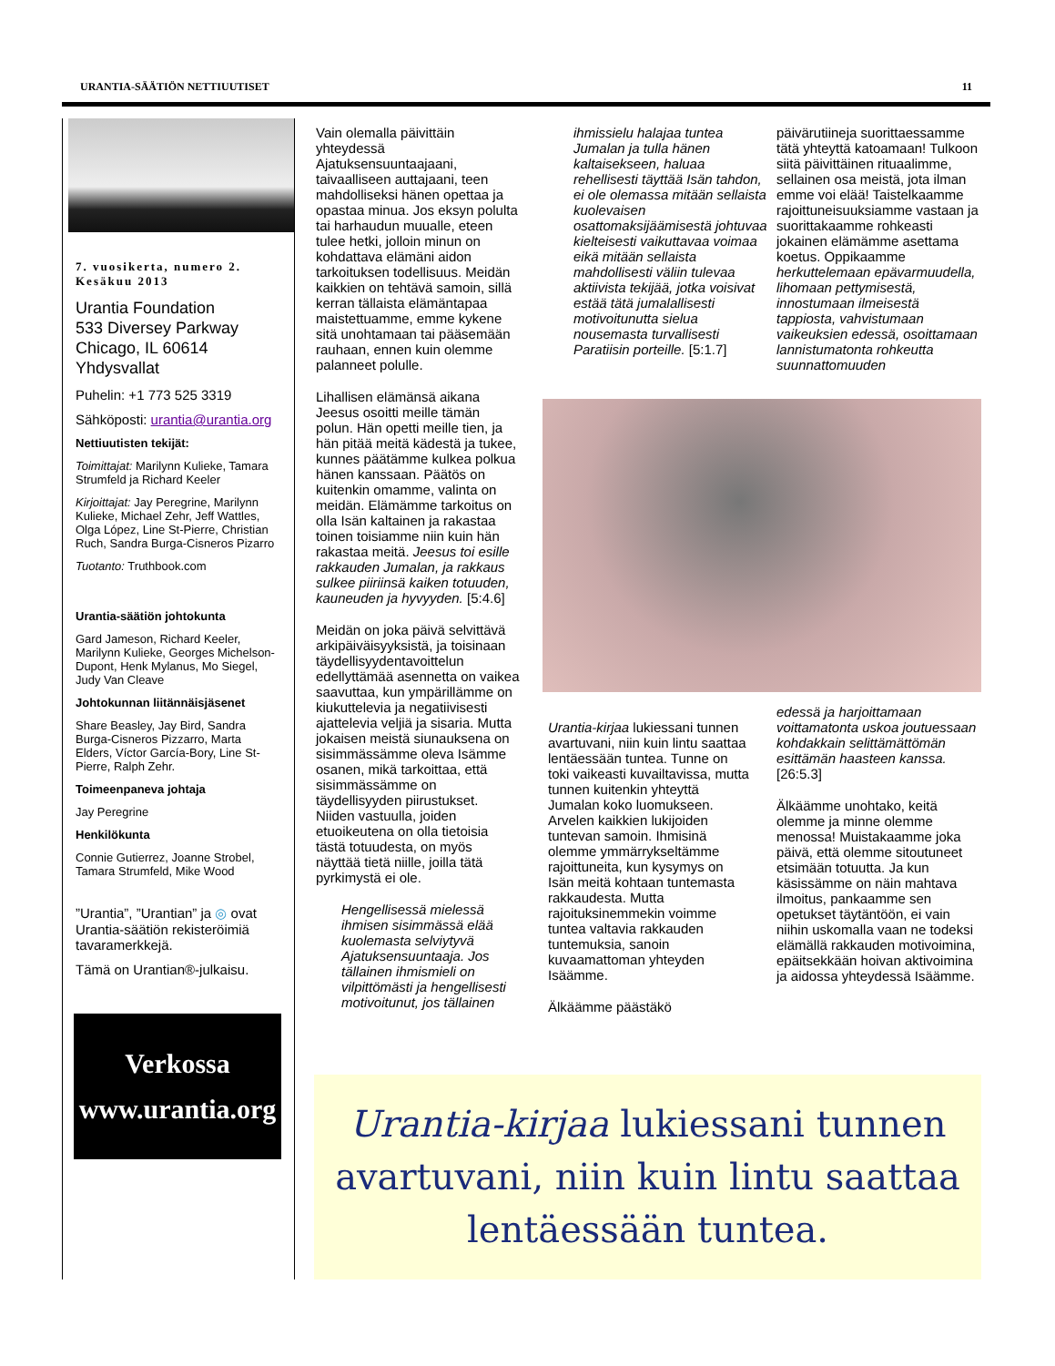URANTIA-SÄÄTIÖN NETTIUUTISET 11
7. vuosikerta, numero 2. Kesäkuu 2013
Urantia Foundation
533 Diversey Parkway
Chicago, IL 60614
Yhdysvallat
Puhelin: +1 773 525 3319
Sähköposti: urantia@urantia.org
Nettiuutisten tekijät:
Toimittajat: Marilynn Kulieke, Tamara Strumfeld ja Richard Keeler
Kirjoittajat: Jay Peregrine, Marilynn Kulieke, Michael Zehr, Jeff Wattles, Olga López, Line St-Pierre, Christian Ruch, Sandra Burga-Cisneros Pizarro
Tuotanto: Truthbook.com
Urantia-säätiön johtokunta
Gard Jameson, Richard Keeler, Marilynn Kulieke, Georges Michelson-Dupont, Henk Mylanus, Mo Siegel, Judy Van Cleave
Johtokunnan liitännäisjäsenet
Share Beasley, Jay Bird, Sandra Burga-Cisneros Pizzarro, Marta Elders, Víctor García-Bory, Line St-Pierre, Ralph Zehr.
Toimeenpaneva johtaja
Jay Peregrine
Henkilökunta
Connie Gutierrez, Joanne Strobel, Tamara Strumfeld, Mike Wood
”Urantia”, ”Urantian” ja ◎ ovat Urantia-säätiön rekisteröimiä tavaramerkkejä.
Tämä on Urantian®-julkaisu.
Verkossa
www.urantia.org
Vain olemalla päivittäin yhteydessä Ajatuksensuuntaajaani, taivaalliseen auttajaani, teen mahdolliseksi hänen opettaa ja opastaa minua. Jos eksyn polulta tai harhaudun muualle, eteen tulee hetki, jolloin minun on kohdattava elämäni aidon tarkoituksen todellisuus. Meidän kaikkien on tehtävä samoin, sillä kerran tällaista elämäntapaa maistettuamme, emme kykene sitä unohtamaan tai pääsemään rauhaan, ennen kuin olemme palanneet polulle.
Lihallisen elämänsä aikana Jeesus osoitti meille tämän polun. Hän opetti meille tien, ja hän pitää meitä kädestä ja tukee, kunnes päätämme kulkea polkua hänen kanssaan. Päätös on kuitenkin omamme, valinta on meidän. Elämämme tarkoitus on olla Isän kaltainen ja rakastaa toinen toisiamme niin kuin hän rakastaa meitä. Jeesus toi esille rakkauden Jumalan, ja rakkaus sulkee piiriinsä kaiken totuuden, kauneuden ja hyvyyden. [5:4.6]
Meidän on joka päivä selvittävä arkipäiväisyyksistä, ja toisinaan täydellisyydentavoittelun edellyttämää asennetta on vaikea saavuttaa, kun ympärillämme on kiukuttelevia ja negatiivisesti ajattelevia veljiä ja sisaria. Mutta jokaisen meistä siunauksena on sisimmässämme oleva Isämme osanen, mikä tarkoittaa, että sisimmässämme on täydellisyyden piirustukset. Niiden vastuulla, joiden etuoikeutena on olla tietoisia tästä totuudesta, on myös näyttää tietä niille, joilla tätä pyrkimystä ei ole.
Hengellisessä mielessä ihmisen sisimmässä elää kuolemasta selviytyvä Ajatuksensuuntaaja. Jos tällainen ihmismieli on vilpittömästi ja hengellisesti motivoitunut, jos tällainen
ihmissielu halajaa tuntea Jumalan ja tulla hänen kaltaisekseen, haluaa rehellisesti täyttää Isän tahdon, ei ole olemassa mitään sellaista kuolevaisen osattomaksijäämisestä johtuvaa kielteisesti vaikuttavaa voimaa eikä mitään sellaista mahdollisesti väliin tulevaa aktiivista tekijää, jotka voisivat estää tätä jumalallisesti motivoitunutta sielua nousemasta turvallisesti Paratiisin porteille. [5:1.7]
päivärutiineja suorittaessamme tätä yhteyttä katoamaan! Tulkoon siitä päivittäinen rituaalimme, sellainen osa meistä, jota ilman emme voi elää! Taistelkaamme rajoittuneisuuksiamme vastaan ja suorittakaamme rohkeasti jokainen elämämme asettama koetus. Oppikaamme herkuttelemaan epävarmuudella, lihomaan pettymisestä, innostumaan ilmeisestä tappiosta, vahvistumaan vaikeuksien edessä, osoittamaan lannistumatonta rohkeutta suunnattomuuden
Urantia-kirjaa lukiessani tunnen avartuvani, niin kuin lintu saattaa lentäessään tuntea. Tunne on toki vaikeasti kuvailtavissa, mutta tunnen kuitenkin yhteyttä Jumalan koko luomukseen. Arvelen kaikkien lukijoiden tuntevan samoin. Ihmisinä olemme ymmärrykseltämme rajoittuneita, kun kysymys on Isän meitä kohtaan tuntemasta rakkaudesta. Mutta rajoituksinemmekin voimme tuntea valtavia rakkauden tuntemuksia, sanoin kuvaamattoman yhteyden Isäämme.
Älkäämme päästäkö
edessä ja harjoittamaan voittamatonta uskoa joutuessaan kohdakkain selittämättömän esittämän haasteen kanssa. [26:5.3]
Älkäämme unohtako, keitä olemme ja minne olemme menossa! Muistakaamme joka päivä, että olemme sitoutuneet etsimään totuutta. Ja kun käsissämme on näin mahtava ilmoitus, pankaamme sen opetukset täytäntöön, ei vain niihin uskomalla vaan ne todeksi elämällä rakkauden motivoimina, epäitsekkään hoivan aktivoimina ja aidossa yhteydessä Isäämme.
Urantia-kirjaa lukiessani tunnen avartuvani, niin kuin lintu saattaa lentäessään tuntea.